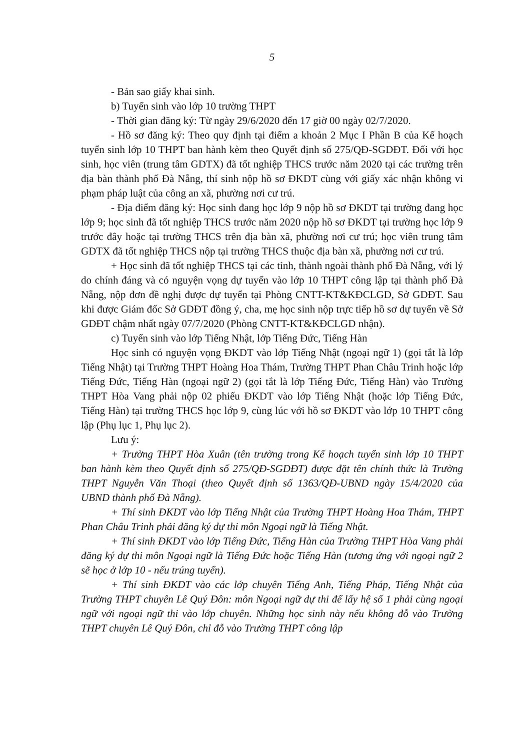5
- Bản sao giấy khai sinh.
b) Tuyển sinh vào lớp 10 trường THPT
- Thời gian đăng ký: Từ ngày 29/6/2020 đến 17 giờ 00 ngày 02/7/2020.
- Hồ sơ đăng ký: Theo quy định tại điểm a khoản 2 Mục I Phần B của Kế hoạch tuyển sinh lớp 10 THPT ban hành kèm theo Quyết định số 275/QĐ-SGDĐT. Đối với học sinh, học viên (trung tâm GDTX) đã tốt nghiệp THCS trước năm 2020 tại các trường trên địa bàn thành phố Đà Nẵng, thí sinh nộp hồ sơ ĐKDT cùng với giấy xác nhận không vi phạm pháp luật của công an xã, phường nơi cư trú.
- Địa điểm đăng ký: Học sinh đang học lớp 9 nộp hồ sơ ĐKDT tại trường đang học lớp 9; học sinh đã tốt nghiệp THCS trước năm 2020 nộp hồ sơ ĐKDT tại trường học lớp 9 trước đây hoặc tại trường THCS trên địa bàn xã, phường nơi cư trú; học viên trung tâm GDTX đã tốt nghiệp THCS nộp tại trường THCS thuộc địa bàn xã, phường nơi cư trú.
+ Học sinh đã tốt nghiệp THCS tại các tỉnh, thành ngoài thành phố Đà Nẵng, với lý do chính đáng và có nguyện vọng dự tuyển vào lớp 10 THPT công lập tại thành phố Đà Nẵng, nộp đơn đề nghị được dự tuyển tại Phòng CNTT-KT&KĐCLGD, Sở GDĐT. Sau khi được Giám đốc Sở GDĐT đồng ý, cha, mẹ học sinh nộp trực tiếp hồ sơ dự tuyển về Sở GDĐT chậm nhất ngày 07/7/2020 (Phòng CNTT-KT&KĐCLGD nhận).
c) Tuyển sinh vào lớp Tiếng Nhật, lớp Tiếng Đức, Tiếng Hàn
Học sinh có nguyện vọng ĐKDT vào lớp Tiếng Nhật (ngoại ngữ 1) (gọi tắt là lớp Tiếng Nhật) tại Trường THPT Hoàng Hoa Thám, Trường THPT Phan Châu Trinh hoặc lớp Tiếng Đức, Tiếng Hàn (ngoại ngữ 2) (gọi tắt là lớp Tiếng Đức, Tiếng Hàn) vào Trường THPT Hòa Vang phải nộp 02 phiếu ĐKDT vào lớp Tiếng Nhật (hoặc lớp Tiếng Đức, Tiếng Hàn) tại trường THCS học lớp 9, cùng lúc với hồ sơ ĐKDT vào lớp 10 THPT công lập (Phụ lục 1, Phụ lục 2).
Lưu ý:
+ Trường THPT Hòa Xuân (tên trường trong Kế hoạch tuyển sinh lớp 10 THPT ban hành kèm theo Quyết định số 275/QĐ-SGDĐT) được đặt tên chính thức là Trường THPT Nguyễn Văn Thoại (theo Quyết định số 1363/QĐ-UBND ngày 15/4/2020 của UBND thành phố Đà Nẵng).
+ Thí sinh ĐKDT vào lớp Tiếng Nhật của Trường THPT Hoàng Hoa Thám, THPT Phan Châu Trinh phải đăng ký dự thi môn Ngoại ngữ là Tiếng Nhật.
+ Thí sinh ĐKDT vào lớp Tiếng Đức, Tiếng Hàn của Trường THPT Hòa Vang phải đăng ký dự thi môn Ngoại ngữ là Tiếng Đức hoặc Tiếng Hàn (tương ứng với ngoại ngữ 2 sẽ học ở lớp 10 - nếu trúng tuyển).
+ Thí sinh ĐKDT vào các lớp chuyên Tiếng Anh, Tiếng Pháp, Tiếng Nhật của Trường THPT chuyên Lê Quý Đôn: môn Ngoại ngữ dự thi để lấy hệ số 1 phải cùng ngoại ngữ với ngoại ngữ thi vào lớp chuyên. Những học sinh này nếu không đỗ vào Trường THPT chuyên Lê Quý Đôn, chỉ đỗ vào Trường THPT công lập